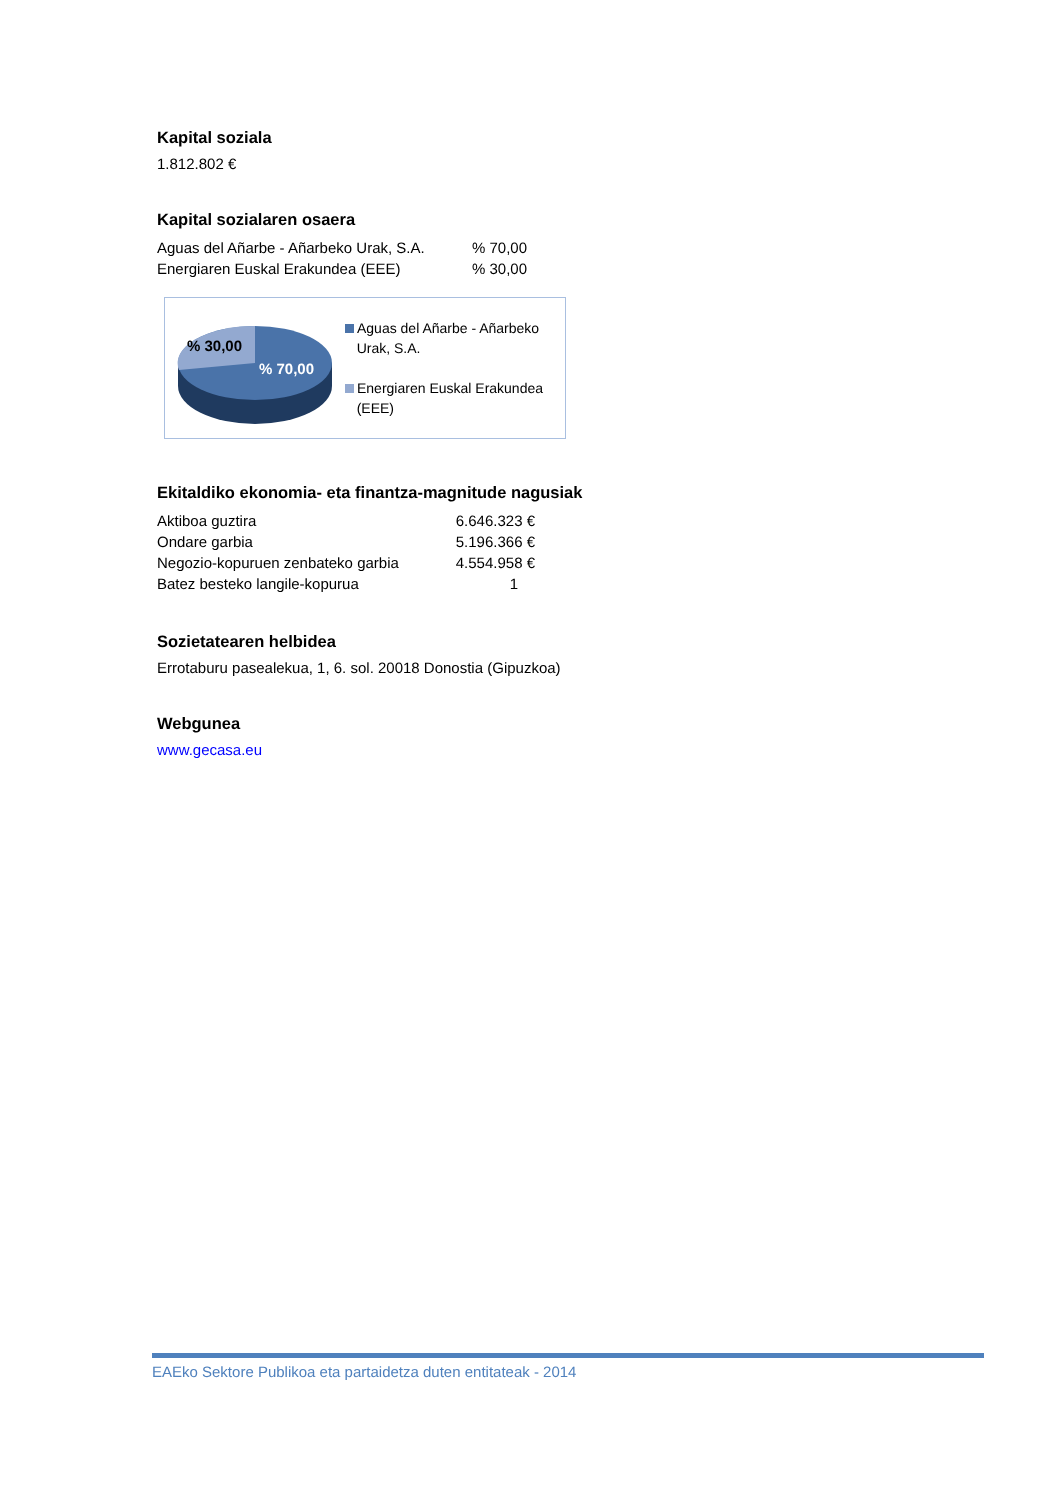Kapital soziala
1.812.802 €
Kapital sozialaren osaera
| Aguas del Añarbe - Añarbeko Urak, S.A. | % 70,00 |
| Energiaren Euskal Erakundea (EEE) | % 30,00 |
% 30,00
% 70,00
Aguas del Añarbe - Añarbeko
Urak, S.A.
Energiaren Euskal Erakundea
(EEE)
Ekitaldiko ekonomia- eta finantza-magnitude nagusiak
| Aktiboa guztira | 6.646.323 € |
| Ondare garbia | 5.196.366 € |
| Negozio-kopuruen zenbateko garbia | 4.554.958 € |
| Batez besteko langile-kopurua | 1 |
Sozietatearen helbidea
Errotaburu pasealekua, 1, 6. sol. 20018 Donostia (Gipuzkoa)
Webgunea
www.gecasa.eu
EAEko Sektore Publikoa eta partaidetza duten entitateak - 2014